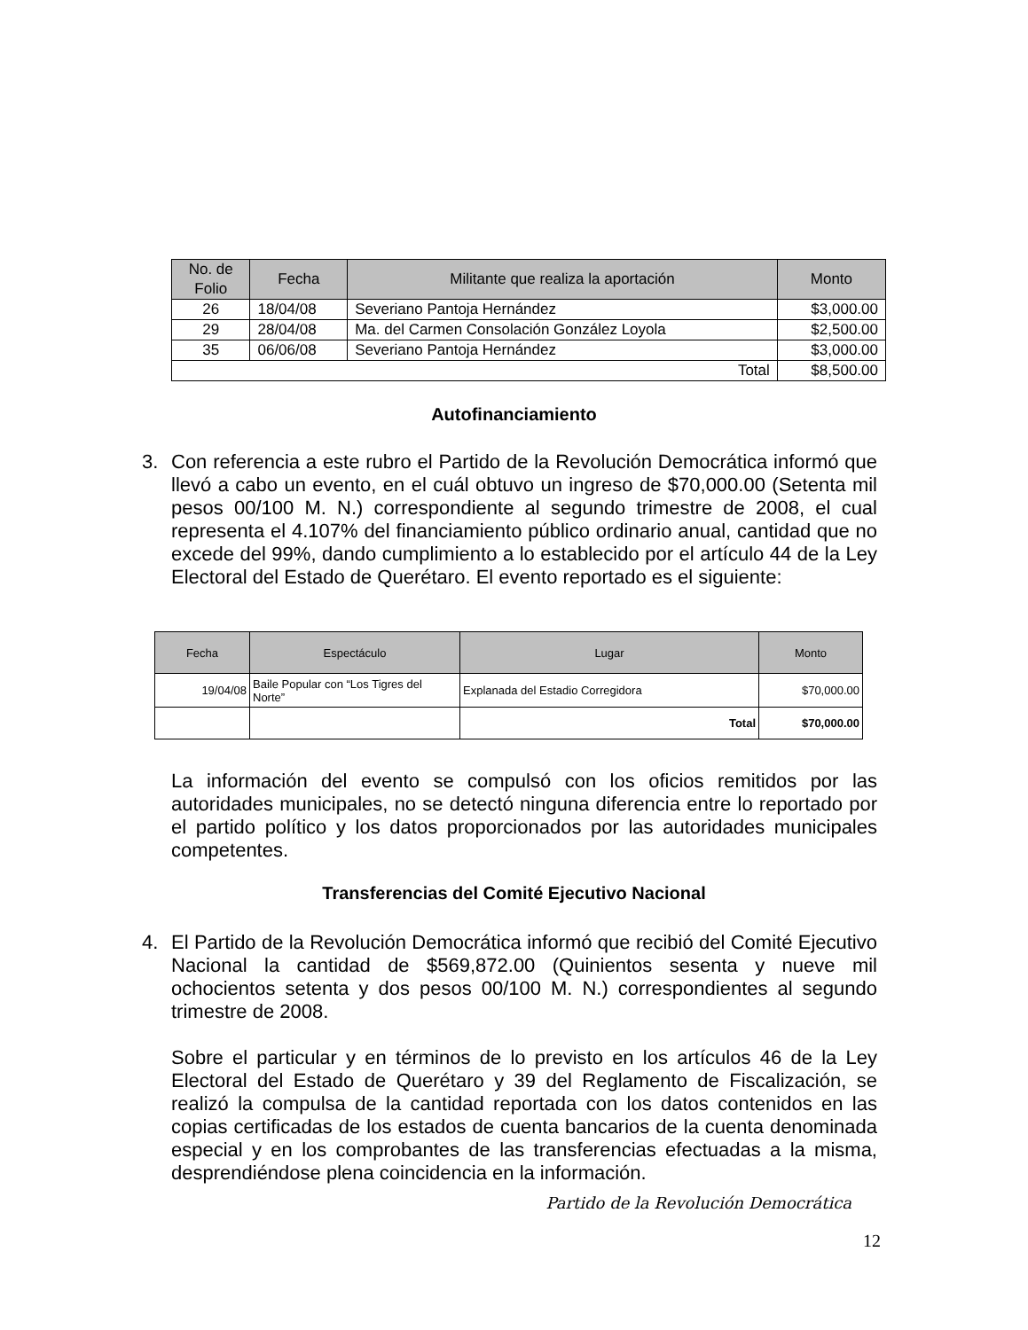| No. de Folio | Fecha | Militante que realiza la aportación | Monto |
| --- | --- | --- | --- |
| 26 | 18/04/08 | Severiano Pantoja Hernández | $3,000.00 |
| 29 | 28/04/08 | Ma. del Carmen Consolación González Loyola | $2,500.00 |
| 35 | 06/06/08 | Severiano Pantoja Hernández | $3,000.00 |
| Total | | | $8,500.00 |
Autofinanciamiento
3.
Con referencia a este rubro el Partido de la Revolución Democrática informó que llevó a cabo un evento, en el cuál obtuvo un ingreso de $70,000.00 (Setenta mil pesos 00/100 M. N.) correspondiente al segundo trimestre de 2008, el cual representa el 4.107% del financiamiento público ordinario anual, cantidad que no excede del 99%, dando cumplimiento a lo establecido por el artículo 44 de la Ley Electoral del Estado de Querétaro. El evento reportado es el siguiente:
| Fecha | Espectáculo | Lugar | Monto |
| --- | --- | --- | --- |
| 19/04/08 | Baile Popular con “Los Tigres del Norte” | Explanada del Estadio Corregidora | $70,000.00 |
| | | Total | $70,000.00 |
La información del evento se compulsó con los oficios remitidos por las autoridades municipales, no se detectó ninguna diferencia entre lo reportado por el partido político y los datos proporcionados por las autoridades municipales competentes.
Transferencias del Comité Ejecutivo Nacional
4.
El Partido de la Revolución Democrática informó que recibió del Comité Ejecutivo Nacional la cantidad de $569,872.00 (Quinientos sesenta y nueve mil ochocientos setenta y dos pesos 00/100 M. N.) correspondientes al segundo trimestre de 2008.
Sobre el particular y en términos de lo previsto en los artículos 46 de la Ley Electoral del Estado de Querétaro y 39 del Reglamento de Fiscalización, se realizó la compulsa de la cantidad reportada con los datos contenidos en las copias certificadas de los estados de cuenta bancarios de la cuenta denominada especial y en los comprobantes de las transferencias efectuadas a la misma, desprendiéndose plena coincidencia en la información.
Partido de la Revolución Democrática
12